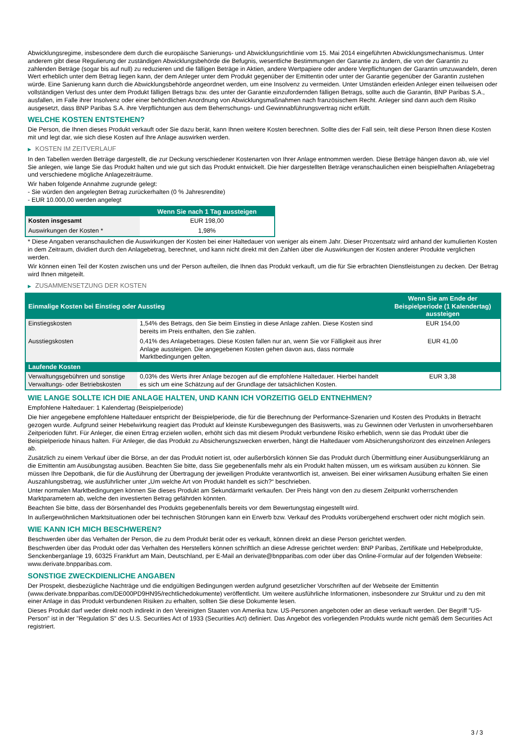Abwicklungsregime, insbesondere dem durch die europäische Sanierungs- und Abwicklungsrichtlinie vom 15. Mai 2014 eingeführten Abwicklungsmechanismus. Unter anderem gibt diese Regulierung der zuständigen Abwicklungsbehörde die Befugnis, wesentliche Bestimmungen der Garantie zu ändern, die von der Garantin zu zahlenden Beträge (sogar bis auf null) zu reduzieren und die fälligen Beträge in Aktien, andere Wertpapiere oder andere Verpflichtungen der Garantin umzuwandeln, deren Wert erheblich unter dem Betrag liegen kann, der dem Anleger unter dem Produkt gegenüber der Emittentin oder unter der Garantie gegenüber der Garantin zustehen würde. Eine Sanierung kann durch die Abwicklungsbehörde angeordnet werden, um eine Insolvenz zu vermeiden. Unter Umständen erleiden Anleger einen teilweisen oder vollständigen Verlust des unter dem Produkt fälligen Betrags bzw. des unter der Garantie einzufordernden fälligen Betrags, sollte auch die Garantin, BNP Paribas S.A., ausfallen, im Falle ihrer Insolvenz oder einer behördlichen Anordnung von Abwicklungsmaßnahmen nach französischem Recht. Anleger sind dann auch dem Risiko ausgesetzt, dass BNP Paribas S.A. ihre Verpflichtungen aus dem Beherrschungs- und Gewinnabführungsvertrag nicht erfüllt.
WELCHE KOSTEN ENTSTEHEN?
Die Person, die Ihnen dieses Produkt verkauft oder Sie dazu berät, kann Ihnen weitere Kosten berechnen. Sollte dies der Fall sein, teilt diese Person Ihnen diese Kosten mit und legt dar, wie sich diese Kosten auf Ihre Anlage auswirken werden.
▶ KOSTEN IM ZEITVERLAUF
In den Tabellen werden Beträge dargestellt, die zur Deckung verschiedener Kostenarten von Ihrer Anlage entnommen werden. Diese Beträge hängen davon ab, wie viel Sie anlegen, wie lange Sie das Produkt halten und wie gut sich das Produkt entwickelt. Die hier dargestellten Beträge veranschaulichen einen beispielhaften Anlagebetrag und verschiedene mögliche Anlagezeiträume.
Wir haben folgende Annahme zugrunde gelegt:
- Sie würden den angelegten Betrag zurückerhalten (0 % Jahresrendite)
- EUR 10.000,00 werden angelegt
| | Wenn Sie nach 1 Tag aussteigen |
| --- | --- |
| Kosten insgesamt | EUR 198,00 |
| Auswirkungen der Kosten * | 1,98% |
* Diese Angaben veranschaulichen die Auswirkungen der Kosten bei einer Haltedauer von weniger als einem Jahr. Dieser Prozentsatz wird anhand der kumulierten Kosten in dem Zeitraum, dividiert durch den Anlagebetrag, berechnet, und kann nicht direkt mit den Zahlen über die Auswirkungen der Kosten anderer Produkte verglichen werden.
Wir können einen Teil der Kosten zwischen uns und der Person aufteilen, die Ihnen das Produkt verkauft, um die für Sie erbrachten Dienstleistungen zu decken. Der Betrag wird Ihnen mitgeteilt.
▶ ZUSAMMENSETZUNG DER KOSTEN
| Einmalige Kosten bei Einstieg oder Ausstieg | | Wenn Sie am Ende der Beispielperiode (1 Kalendertag) aussteigen |
| --- | --- | --- |
| Einstiegskosten | 1,54% des Betrags, den Sie beim Einstieg in diese Anlage zahlen. Diese Kosten sind bereits im Preis enthalten, den Sie zahlen. | EUR 154,00 |
| Ausstiegskosten | 0,41% des Anlagebetrages. Diese Kosten fallen nur an, wenn Sie vor Fälligkeit aus ihrer Anlage aussteigen. Die angegebenen Kosten gehen davon aus, dass normale Marktbedingungen gelten. | EUR 41,00 |
| Laufende Kosten | | |
| Verwaltungsgebühren und sonstige Verwaltungs- oder Betriebskosten | 0,03% des Werts ihrer Anlage bezogen auf die empfohlene Haltedauer. Hierbei handelt es sich um eine Schätzung auf der Grundlage der tatsächlichen Kosten. | EUR 3,38 |
WIE LANGE SOLLTE ICH DIE ANLAGE HALTEN, UND KANN ICH VORZEITIG GELD ENTNEHMEN?
Empfohlene Haltedauer: 1 Kalendertag (Beispielperiode)
Die hier angegebene empfohlene Haltedauer entspricht der Beispielperiode, die für die Berechnung der Performance-Szenarien und Kosten des Produkts in Betracht gezogen wurde. Aufgrund seiner Hebelwirkung reagiert das Produkt auf kleinste Kursbewegungen des Basiswerts, was zu Gewinnen oder Verlusten in unvorhersehbaren Zeitperioden führt. Für Anleger, die einen Ertrag erzielen wollen, erhöht sich das mit diesem Produkt verbundene Risiko erheblich, wenn sie das Produkt über die Beispielperiode hinaus halten. Für Anleger, die das Produkt zu Absicherungszwecken erwerben, hängt die Haltedauer vom Absicherungshorizont des einzelnen Anlegers ab.
Zusätzlich zu einem Verkauf über die Börse, an der das Produkt notiert ist, oder außerbörslich können Sie das Produkt durch Übermittlung einer Ausübungserklärung an die Emittentin am Ausübungstag ausüben. Beachten Sie bitte, dass Sie gegebenenfalls mehr als ein Produkt halten müssen, um es wirksam ausüben zu können. Sie müssen Ihre Depotbank, die für die Ausführung der Übertragung der jeweiligen Produkte verantwortlich ist, anweisen. Bei einer wirksamen Ausübung erhalten Sie einen Auszahlungsbetrag, wie ausführlicher unter „Um welche Art von Produkt handelt es sich?“ beschrieben.
Unter normalen Marktbedingungen können Sie dieses Produkt am Sekundärmarkt verkaufen. Der Preis hängt von den zu diesem Zeitpunkt vorherrschenden Marktparametern ab, welche den investierten Betrag gefährden könnten.
Beachten Sie bitte, dass der Börsenhandel des Produkts gegebenenfalls bereits vor dem Bewertungstag eingestellt wird.
In außergewöhnlichen Marktsituationen oder bei technischen Störungen kann ein Erwerb bzw. Verkauf des Produkts vorübergehend erschwert oder nicht möglich sein.
WIE KANN ICH MICH BESCHWEREN?
Beschwerden über das Verhalten der Person, die zu dem Produkt berät oder es verkauft, können direkt an diese Person gerichtet werden.
Beschwerden über das Produkt oder das Verhalten des Herstellers können schriftlich an diese Adresse gerichtet werden: BNP Paribas, Zertifikate und Hebelprodukte, Senckenberganlage 19, 60325 Frankfurt am Main, Deutschland, per E-Mail an derivate@bnpparibas.com oder über das Online-Formular auf der folgenden Webseite: www.derivate.bnpparibas.com.
SONSTIGE ZWECKDIENLICHE ANGABEN
Der Prospekt, diesbezügliche Nachträge und die endgültigen Bedingungen werden aufgrund gesetzlicher Vorschriften auf der Webseite der Emittentin (www.derivate.bnpparibas.com/DE000PD9HN95/rechtlichedokumente) veröffentlicht. Um weitere ausführliche Informationen, insbesondere zur Struktur und zu den mit einer Anlage in das Produkt verbundenen Risiken zu erhalten, sollten Sie diese Dokumente lesen.
Dieses Produkt darf weder direkt noch indirekt in den Vereinigten Staaten von Amerika bzw. US-Personen angeboten oder an diese verkauft werden. Der Begriff "US-Person" ist in der "Regulation S" des U.S. Securities Act of 1933 (Securities Act) definiert. Das Angebot des vorliegenden Produkts wurde nicht gemäß dem Securities Act registriert.
3 / 3